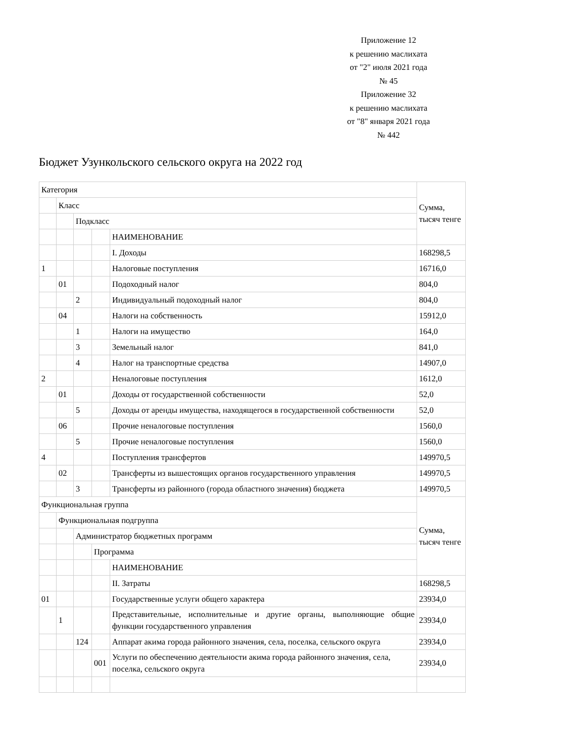Приложение 12
к решению маслихата
от "2" июля 2021 года
№ 45
Приложение 32
к решению маслихата
от "8" января 2021 года
№ 442
Бюджет Узункольского сельского округа на 2022 год
| Категория | | | | | Сумма, тысяч тенге |
| | Класс | | | | |
| | | Подкласс | | | |
| | | | | НАИМЕНОВАНИЕ | |
| | | | | I. Доходы | 168298,5 |
| 1 | | | | Налоговые поступления | 16716,0 |
| | 01 | | | Подоходный налог | 804,0 |
| | | 2 | | Индивидуальный подоходный налог | 804,0 |
| | 04 | | | Налоги на собственность | 15912,0 |
| | | 1 | | Налоги на имущество | 164,0 |
| | | 3 | | Земельный налог | 841,0 |
| | | 4 | | Налог на транспортные средства | 14907,0 |
| 2 | | | | Неналоговые поступления | 1612,0 |
| | 01 | | | Доходы от государственной собственности | 52,0 |
| | | 5 | | Доходы от аренды имущества, находящегося в государственной собственности | 52,0 |
| | 06 | | | Прочие неналоговые поступления | 1560,0 |
| | | 5 | | Прочие неналоговые поступления | 1560,0 |
| 4 | | | | Поступления трансфертов | 149970,5 |
| | 02 | | | Трансферты из вышестоящих органов государственного управления | 149970,5 |
| | | 3 | | Трансферты из районного (города областного значения) бюджета | 149970,5 |
| Функциональная группа | | | | | Сумма, тысяч тенге |
| | Функциональная подгруппа | | | | |
| | | Администратор бюджетных программ | | | |
| | | | Программа | | |
| | | | | НАИМЕНОВАНИЕ | |
| | | | | II. Затраты | 168298,5 |
| 01 | | | | Государственные услуги общего характера | 23934,0 |
| | 1 | | | Представительные, исполнительные и другие органы, выполняющие общие функции государственного управления | 23934,0 |
| | | 124 | | Аппарат акима города районного значения, села, поселка, сельского округа | 23934,0 |
| | | | 001 | Услуги по обеспечению деятельности акима города районного значения, села, поселка, сельского округа | 23934,0 |